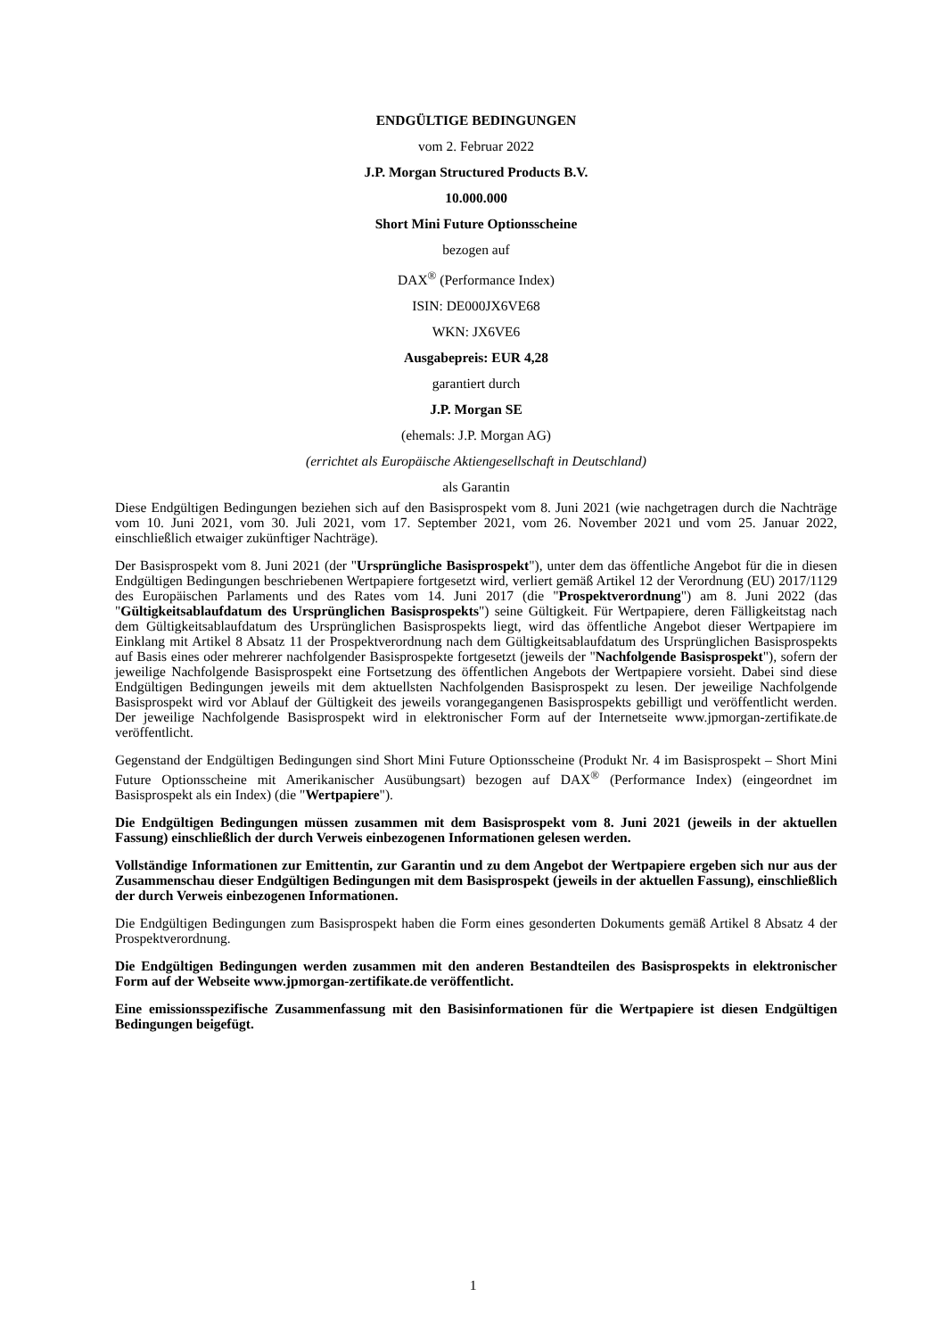ENDGÜLTIGE BEDINGUNGEN
vom 2. Februar 2022
J.P. Morgan Structured Products B.V.
10.000.000
Short Mini Future Optionsscheine
bezogen auf
DAX<sup>®</sup> (Performance Index)
ISIN: DE000JX6VE68
WKN: JX6VE6
Ausgabepreis: EUR 4,28
garantiert durch
J.P. Morgan SE
(ehemals: J.P. Morgan AG)
(errichtet als Europäische Aktiengesellschaft in Deutschland)
als Garantin
Diese Endgültigen Bedingungen beziehen sich auf den Basisprospekt vom 8. Juni 2021 (wie nachgetragen durch die Nachträge vom 10. Juni 2021, vom 30. Juli 2021, vom 17. September 2021, vom 26. November 2021 und vom 25. Januar 2022, einschließlich etwaiger zukünftiger Nachträge).
Der Basisprospekt vom 8. Juni 2021 (der "Ursprüngliche Basisprospekt"), unter dem das öffentliche Angebot für die in diesen Endgültigen Bedingungen beschriebenen Wertpapiere fortgesetzt wird, verliert gemäß Artikel 12 der Verordnung (EU) 2017/1129 des Europäischen Parlaments und des Rates vom 14. Juni 2017 (die "Prospektverordnung") am 8. Juni 2022 (das "Gültigkeitsablaufdatum des Ursprünglichen Basisprospekts") seine Gültigkeit. Für Wertpapiere, deren Fälligkeitstag nach dem Gültigkeitsablaufdatum des Ursprünglichen Basisprospekts liegt, wird das öffentliche Angebot dieser Wertpapiere im Einklang mit Artikel 8 Absatz 11 der Prospektverordnung nach dem Gültigkeitsablaufdatum des Ursprünglichen Basisprospekts auf Basis eines oder mehrerer nachfolgender Basisprospekte fortgesetzt (jeweils der "Nachfolgende Basisprospekt"), sofern der jeweilige Nachfolgende Basisprospekt eine Fortsetzung des öffentlichen Angebots der Wertpapiere vorsieht. Dabei sind diese Endgültigen Bedingungen jeweils mit dem aktuellsten Nachfolgenden Basisprospekt zu lesen. Der jeweilige Nachfolgende Basisprospekt wird vor Ablauf der Gültigkeit des jeweils vorangegangenen Basisprospekts gebilligt und veröffentlicht werden. Der jeweilige Nachfolgende Basisprospekt wird in elektronischer Form auf der Internetseite www.jpmorgan-zertifikate.de veröffentlicht.
Gegenstand der Endgültigen Bedingungen sind Short Mini Future Optionsscheine (Produkt Nr. 4 im Basisprospekt – Short Mini Future Optionsscheine mit Amerikanischer Ausübungsart) bezogen auf DAX<sup>®</sup> (Performance Index) (eingeordnet im Basisprospekt als ein Index) (die "Wertpapiere").
Die Endgültigen Bedingungen müssen zusammen mit dem Basisprospekt vom 8. Juni 2021 (jeweils in der aktuellen Fassung) einschließlich der durch Verweis einbezogenen Informationen gelesen werden.
Vollständige Informationen zur Emittentin, zur Garantin und zu dem Angebot der Wertpapiere ergeben sich nur aus der Zusammenschau dieser Endgültigen Bedingungen mit dem Basisprospekt (jeweils in der aktuellen Fassung), einschließlich der durch Verweis einbezogenen Informationen.
Die Endgültigen Bedingungen zum Basisprospekt haben die Form eines gesonderten Dokuments gemäß Artikel 8 Absatz 4 der Prospektverordnung.
Die Endgültigen Bedingungen werden zusammen mit den anderen Bestandteilen des Basisprospekts in elektronischer Form auf der Webseite www.jpmorgan-zertifikate.de veröffentlicht.
Eine emissionsspezifische Zusammenfassung mit den Basisinformationen für die Wertpapiere ist diesen Endgültigen Bedingungen beigefügt.
1